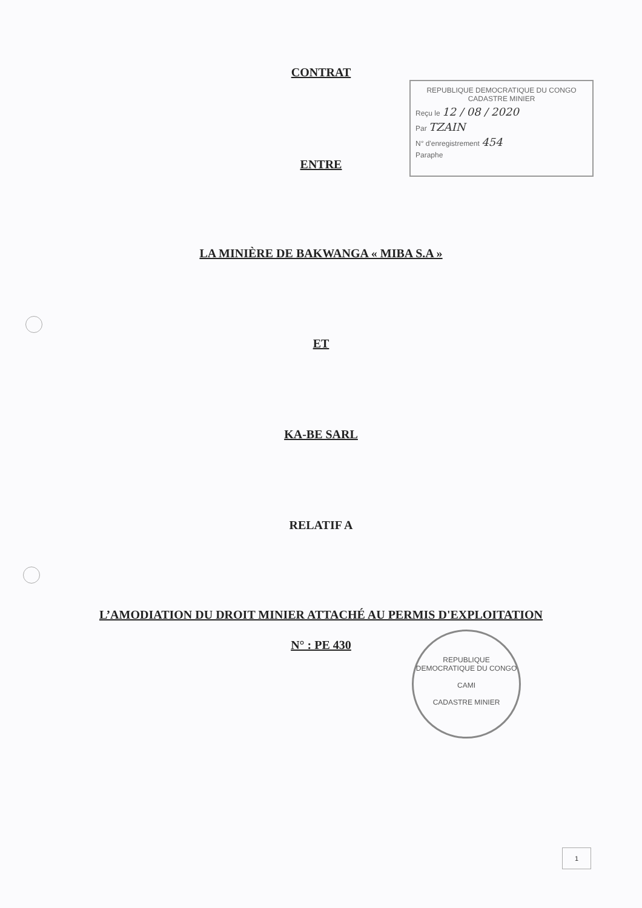CONTRAT
REPUBLIQUE DEMOCRATIQUE DU CONGO
CADASTRE MINIER
Reçu le 12 / 08 / 2020
Par TZAIN
N° d'enregistrement 454
Paraphe
ENTRE
LA MINIÈRE DE BAKWANGA « MIBA S.A »
ET
KA-BE SARL
RELATIF A
L’AMODIATION DU DROIT MINIER ATTACHÉ AU PERMIS D'EXPLOITATION
N° : PE 430
REPUBLIQUE DEMOCRATIQUE DU CONGO
CAMI
CADASTRE MINIER
1